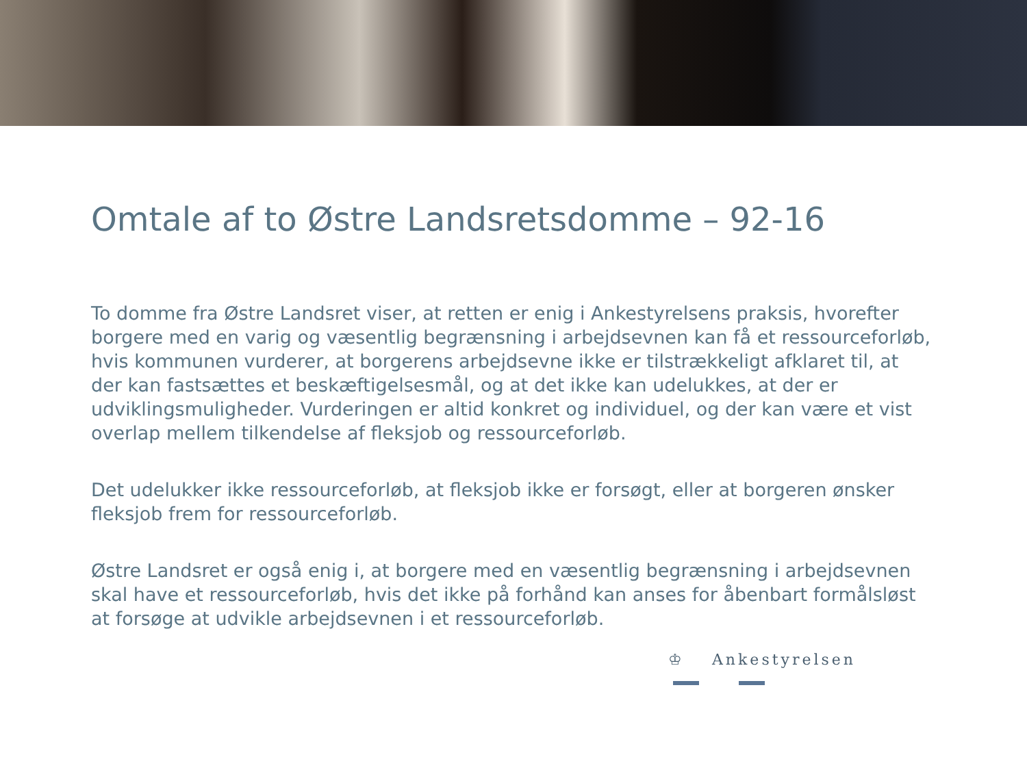Omtale af to Østre Landsretsdomme – 92-16
To domme fra Østre Landsret viser, at retten er enig i Ankestyrelsens praksis, hvorefter borgere med en varig og væsentlig begrænsning i arbejdsevnen kan få et ressourceforløb, hvis kommunen vurderer, at borgerens arbejdsevne ikke er tilstrækkeligt afklaret til, at der kan fastsættes et beskæftigelsesmål, og at det ikke kan udelukkes, at der er udviklingsmuligheder. Vurderingen er altid konkret og individuel, og der kan være et vist overlap mellem tilkendelse af fleksjob og ressourceforløb.
Det udelukker ikke ressourceforløb, at fleksjob ikke er forsøgt, eller at borgeren ønsker fleksjob frem for ressourceforløb.
Østre Landsret er også enig i, at borgere med en væsentlig begrænsning i arbejdsevnen skal have et ressourceforløb, hvis det ikke på forhånd kan anses for åbenbart formålsløst at forsøge at udvikle arbejdsevnen i et ressourceforløb.
♔ Ankestyrelsen